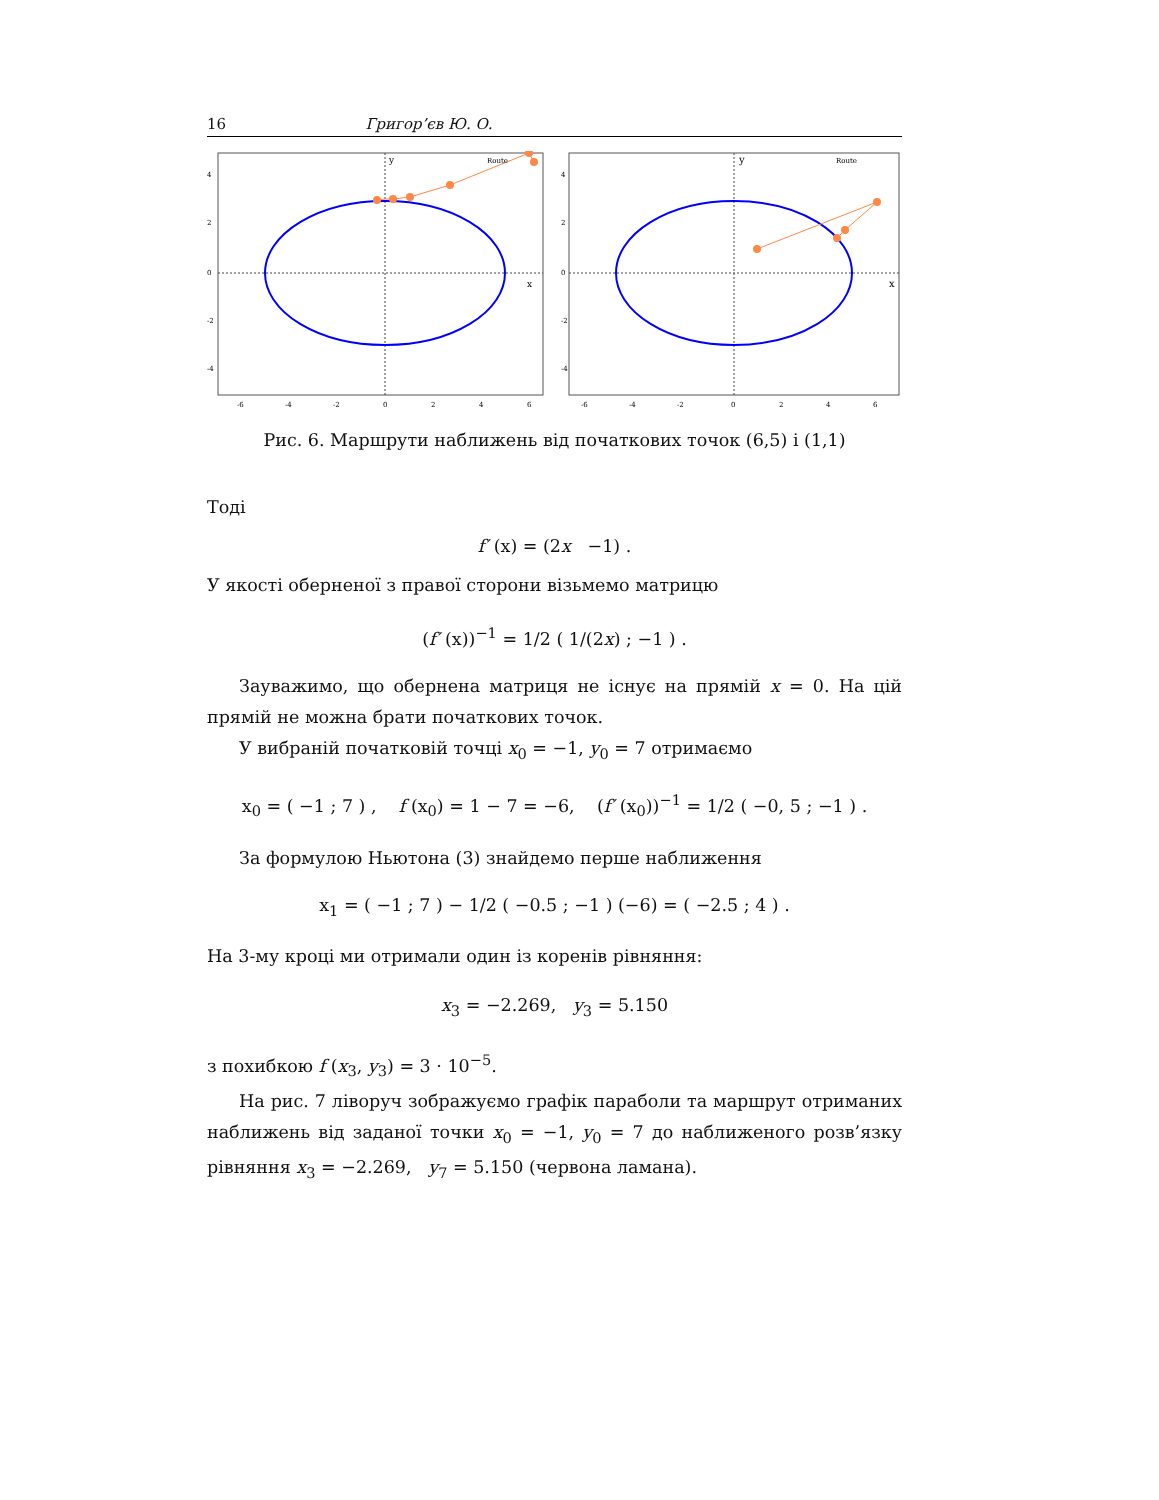16 Григор’єв Ю. О.
Route
y
x
4
2
0
-2
-4
-6
-4
-2
0
2
4
6
Route
y
x
4
2
0
-2
-4
-6
-4
-2
0
2
4
6
Рис. 6. Маршрути наближень від початкових точок (6,5) і (1,1)
Тоді
f′ (x) = (2x −1) .
У якості оберненої з правої сторони візьмемо матрицю
(f′ (x))<sup>−1</sup> = 1/2 ( 1/(2x) ; −1 ) .
Зауважимо, що обернена матриця не існує на прямій x = 0. На цій прямій не можна брати початкових точок.
У вибраній початковій точці x<sub>0</sub> = −1, y<sub>0</sub> = 7 отримаємо
x<sub>0</sub> = ( −1 ; 7 ) , f (x<sub>0</sub>) = 1 − 7 = −6, (f′ (x<sub>0</sub>))<sup>−1</sup> = 1/2 ( −0, 5 ; −1 ) .
За формулою Ньютона (3) знайдемо перше наближення
x<sub>1</sub> = ( −1 ; 7 ) − 1/2 ( −0.5 ; −1 ) (−6) = ( −2.5 ; 4 ) .
На 3-му кроці ми отримали один із коренів рівняння:
x<sub>3</sub> = −2.269, y<sub>3</sub> = 5.150
з похибкою f (x<sub>3</sub>, y<sub>3</sub>) = 3 · 10<sup>−5</sup>.
На рис. 7 ліворуч зображуємо графік параболи та маршрут отриманих наближень від заданої точки x<sub>0</sub> = −1, y<sub>0</sub> = 7 до наближеного розв’язку рівняння x<sub>3</sub> = −2.269, y<sub>7</sub> = 5.150 (червона ламана).